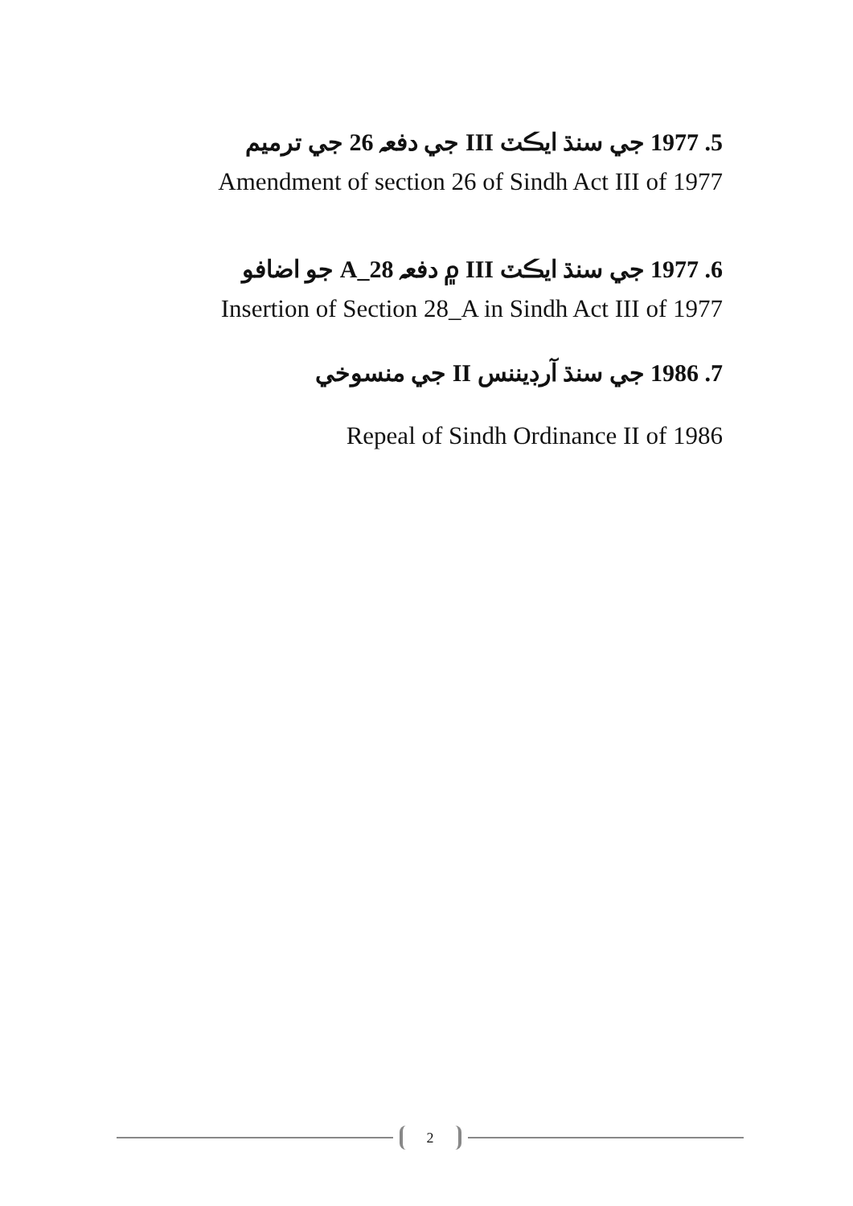5. 1977 جي سنڌ ايڪٽ III جي دفعہ 26 جي ترميم
Amendment of section 26 of Sindh Act III of 1977
6. 1977 جي سنڌ ايڪٽ III ۾ دفعہ 28_A جو اضافو
Insertion of Section 28_A in Sindh Act III of 1977
7. 1986 جي سنڌ آرڊيننس II جي منسوخي
Repeal of Sindh Ordinance II of 1986
2